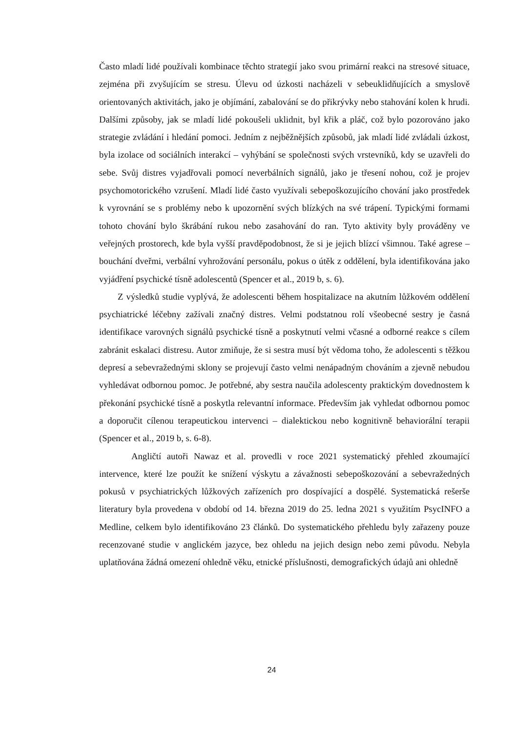Často mladí lidé používali kombinace těchto strategií jako svou primární reakci na stresové situace, zejména při zvyšujícím se stresu. Úlevu od úzkosti nacházeli v sebeuklidňujících a smyslově orientovaných aktivitách, jako je objímání, zabalování se do přikrývky nebo stahování kolen k hrudi. Dalšími způsoby, jak se mladí lidé pokoušeli uklidnit, byl křik a pláč, což bylo pozorováno jako strategie zvládání i hledání pomoci. Jedním z nejběžnějších způsobů, jak mladí lidé zvládali úzkost, byla izolace od sociálních interakcí – vyhýbání se společnosti svých vrstevníků, kdy se uzavřeli do sebe. Svůj distres vyjadřovali pomocí neverbálních signálů, jako je třesení nohou, což je projev psychomotorického vzrušení. Mladí lidé často využívali sebepoškozujícího chování jako prostředek k vyrovnání se s problémy nebo k upozornění svých blízkých na své trápení. Typickými formami tohoto chování bylo škrábání rukou nebo zasahování do ran. Tyto aktivity byly prováděny ve veřejných prostorech, kde byla vyšší pravděpodobnost, že si je jejich blízcí všimnou. Také agrese – bouchání dveřmi, verbální vyhrožování personálu, pokus o útěk z oddělení, byla identifikována jako vyjádření psychické tísně adolescentů (Spencer et al., 2019 b, s. 6).
Z výsledků studie vyplývá, že adolescenti během hospitalizace na akutním lůžkovém oddělení psychiatrické léčebny zažívali značný distres. Velmi podstatnou rolí všeobecné sestry je časná identifikace varovných signálů psychické tísně a poskytnutí velmi včasné a odborné reakce s cílem zabránit eskalaci distresu. Autor zmiňuje, že si sestra musí být vědoma toho, že adolescenti s těžkou depresí a sebevražednými sklony se projevují často velmi nenápadným chováním a zjevně nebudou vyhledávat odbornou pomoc. Je potřebné, aby sestra naučila adolescenty praktickým dovednostem k překonání psychické tísně a poskytla relevantní informace. Především jak vyhledat odbornou pomoc a doporučit cílenou terapeutickou intervenci – dialektickou nebo kognitivně behaviorální terapii (Spencer et al., 2019 b, s. 6-8).
Angličtí autoři Nawaz et al. provedli v roce 2021 systematický přehled zkoumající intervence, které lze použít ke snížení výskytu a závažnosti sebepoškozování a sebevražedných pokusů v psychiatrických lůžkových zařízeních pro dospívající a dospělé. Systematická rešerše literatury byla provedena v období od 14. března 2019 do 25. ledna 2021 s využitím PsycINFO a Medline, celkem bylo identifikováno 23 článků. Do systematického přehledu byly zařazeny pouze recenzované studie v anglickém jazyce, bez ohledu na jejich design nebo zemi původu. Nebyla uplatňována žádná omezení ohledně věku, etnické příslušnosti, demografických údajů ani ohledně
24